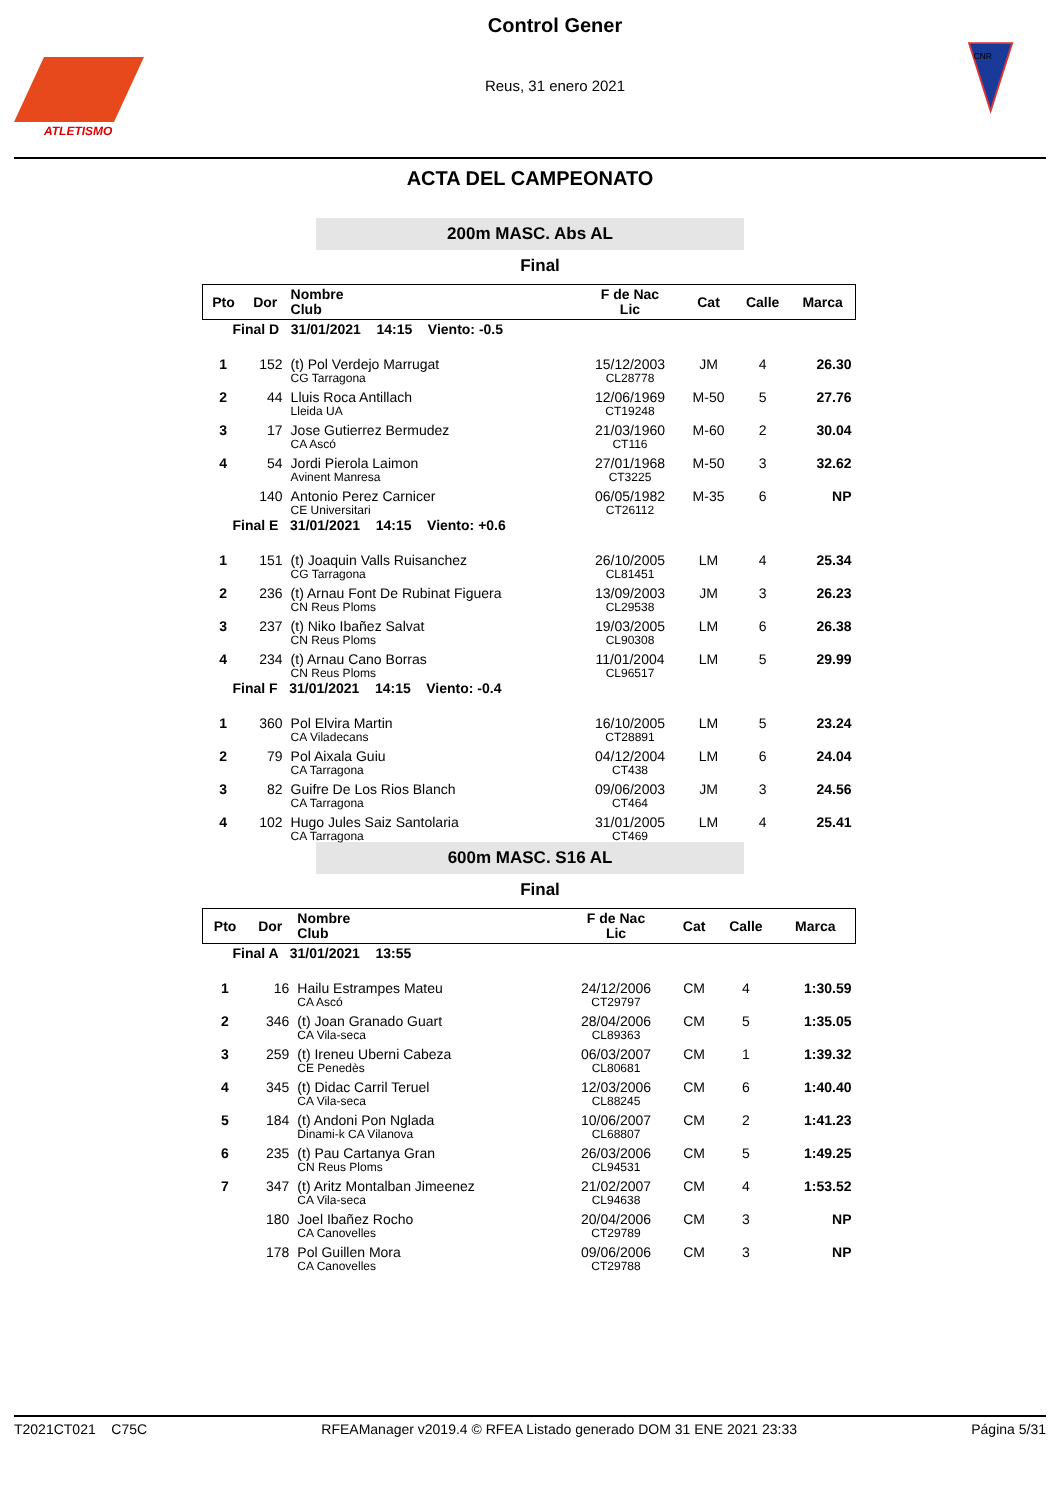ATLETISMO
Control Gener
Reus, 31 enero 2021
CNR
ACTA DEL CAMPEONATO
200m MASC. Abs AL
Final
| Pto | Dor | Nombre Club | F de Nac Lic | Cat | Calle | Marca |
| --- | --- | --- | --- | --- | --- | --- |
| Final D 31/01/2021 14:15 Viento: -0.5 | | | | | | |
| 1 | 152 | (t) Pol Verdejo Marrugat CG Tarragona | 15/12/2003 CL28778 | JM | 4 | 26.30 |
| 2 | 44 | Lluis Roca Antillach Lleida UA | 12/06/1969 CT19248 | M-50 | 5 | 27.76 |
| 3 | 17 | Jose Gutierrez Bermudez CA Ascó | 21/03/1960 CT116 | M-60 | 2 | 30.04 |
| 4 | 54 | Jordi Pierola Laimon Avinent Manresa | 27/01/1968 CT3225 | M-50 | 3 | 32.62 |
| | 140 | Antonio Perez Carnicer CE Universitari | 06/05/1982 CT26112 | M-35 | 6 | NP |
| Final E 31/01/2021 14:15 Viento: +0.6 | | | | | | |
| 1 | 151 | (t) Joaquin Valls Ruisanchez CG Tarragona | 26/10/2005 CL81451 | LM | 4 | 25.34 |
| 2 | 236 | (t) Arnau Font De Rubinat Figuera CN Reus Ploms | 13/09/2003 CL29538 | JM | 3 | 26.23 |
| 3 | 237 | (t) Niko Ibañez Salvat CN Reus Ploms | 19/03/2005 CL90308 | LM | 6 | 26.38 |
| 4 | 234 | (t) Arnau Cano Borras CN Reus Ploms | 11/01/2004 CL96517 | LM | 5 | 29.99 |
| Final F 31/01/2021 14:15 Viento: -0.4 | | | | | | |
| 1 | 360 | Pol Elvira Martin CA Viladecans | 16/10/2005 CT28891 | LM | 5 | 23.24 |
| 2 | 79 | Pol Aixala Guiu CA Tarragona | 04/12/2004 CT438 | LM | 6 | 24.04 |
| 3 | 82 | Guifre De Los Rios Blanch CA Tarragona | 09/06/2003 CT464 | JM | 3 | 24.56 |
| 4 | 102 | Hugo Jules Saiz Santolaria CA Tarragona | 31/01/2005 CT469 | LM | 4 | 25.41 |
600m MASC. S16 AL
Final
| Pto | Dor | Nombre Club | F de Nac Lic | Cat | Calle | Marca |
| --- | --- | --- | --- | --- | --- | --- |
| Final A 31/01/2021 13:55 | | | | | | |
| 1 | 16 | Hailu Estrampes Mateu CA Ascó | 24/12/2006 CT29797 | CM | 4 | 1:30.59 |
| 2 | 346 | (t) Joan Granado Guart CA Vila-seca | 28/04/2006 CL89363 | CM | 5 | 1:35.05 |
| 3 | 259 | (t) Ireneu Uberni Cabeza CE Penedès | 06/03/2007 CL80681 | CM | 1 | 1:39.32 |
| 4 | 345 | (t) Didac Carril Teruel CA Vila-seca | 12/03/2006 CL88245 | CM | 6 | 1:40.40 |
| 5 | 184 | (t) Andoni Pon Nglada Dinami-k CA Vilanova | 10/06/2007 CL68807 | CM | 2 | 1:41.23 |
| 6 | 235 | (t) Pau Cartanya Gran CN Reus Ploms | 26/03/2006 CL94531 | CM | 5 | 1:49.25 |
| 7 | 347 | (t) Aritz Montalban Jimeenez CA Vila-seca | 21/02/2007 CL94638 | CM | 4 | 1:53.52 |
| | 180 | Joel Ibañez Rocho CA Canovelles | 20/04/2006 CT29789 | CM | 3 | NP |
| | 178 | Pol Guillen Mora CA Canovelles | 09/06/2006 CT29788 | CM | 3 | NP |
T2021CT021 C75C RFEAManager v2019.4 © RFEA Listado generado DOM 31 ENE 2021 23:33 Página 5/31